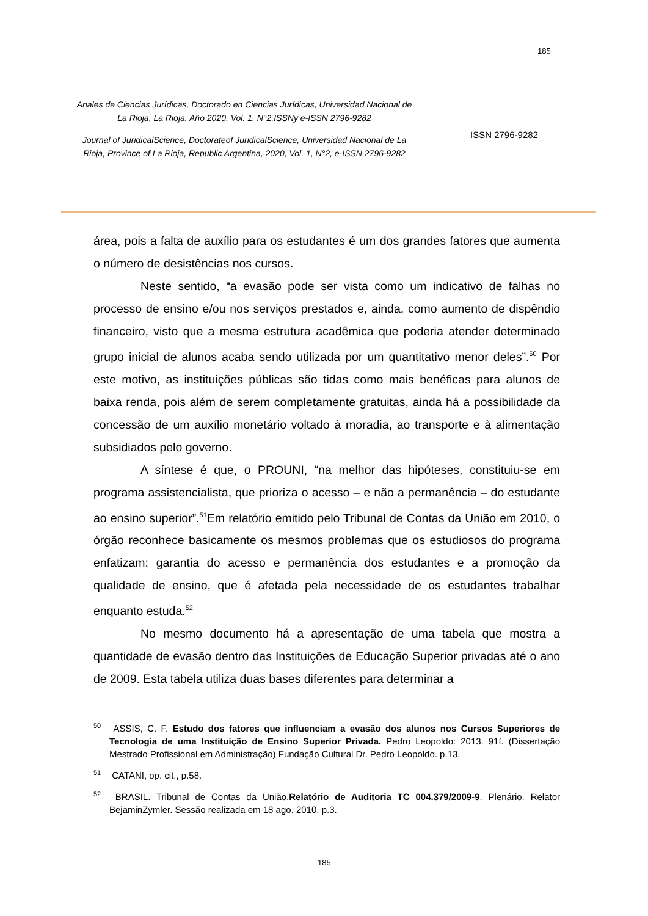185
Anales de Ciencias Jurídicas, Doctorado en Ciencias Jurídicas, Universidad Nacional de La Rioja, La Rioja, Año 2020, Vol. 1, N°2,ISSNy e-ISSN 2796-9282
Journal of JuridicalScience, Doctorateof JuridicalScience, Universidad Nacional de La Rioja, Province of La Rioja, Republic Argentina, 2020, Vol. 1, N°2, e-ISSN 2796-9282
ISSN 2796-9282
área, pois a falta de auxílio para os estudantes é um dos grandes fatores que aumenta o número de desistências nos cursos.
Neste sentido, “a evasão pode ser vista como um indicativo de falhas no processo de ensino e/ou nos serviços prestados e, ainda, como aumento de dispêndio financeiro, visto que a mesma estrutura acadêmica que poderia atender determinado grupo inicial de alunos acaba sendo utilizada por um quantitativo menor deles”.<sup>50</sup> Por este motivo, as instituições públicas são tidas como mais benéficas para alunos de baixa renda, pois além de serem completamente gratuitas, ainda há a possibilidade da concessão de um auxílio monetário voltado à moradia, ao transporte e à alimentação subsidiados pelo governo.
A síntese é que, o PROUNI, “na melhor das hipóteses, constituiu-se em programa assistencialista, que prioriza o acesso – e não a permanência – do estudante ao ensino superior”.<sup>51</sup>Em relatório emitido pelo Tribunal de Contas da União em 2010, o órgão reconhece basicamente os mesmos problemas que os estudiosos do programa enfatizam: garantia do acesso e permanência dos estudantes e a promoção da qualidade de ensino, que é afetada pela necessidade de os estudantes trabalhar enquanto estuda.<sup>52</sup>
No mesmo documento há a apresentação de uma tabela que mostra a quantidade de evasão dentro das Instituições de Educação Superior privadas até o ano de 2009. Esta tabela utiliza duas bases diferentes para determinar a
<sup>50</sup> ASSIS, C. F. Estudo dos fatores que influenciam a evasão dos alunos nos Cursos Superiores de Tecnologia de uma Instituição de Ensino Superior Privada. Pedro Leopoldo: 2013. 91f. (Dissertação Mestrado Profissional em Administração) Fundação Cultural Dr. Pedro Leopoldo. p.13.
<sup>51</sup> CATANI, op. cit., p.58.
<sup>52</sup> BRASIL. Tribunal de Contas da União.Relatório de Auditoria TC 004.379/2009-9. Plenário. Relator BejaminZymler. Sessão realizada em 18 ago. 2010. p.3.
185